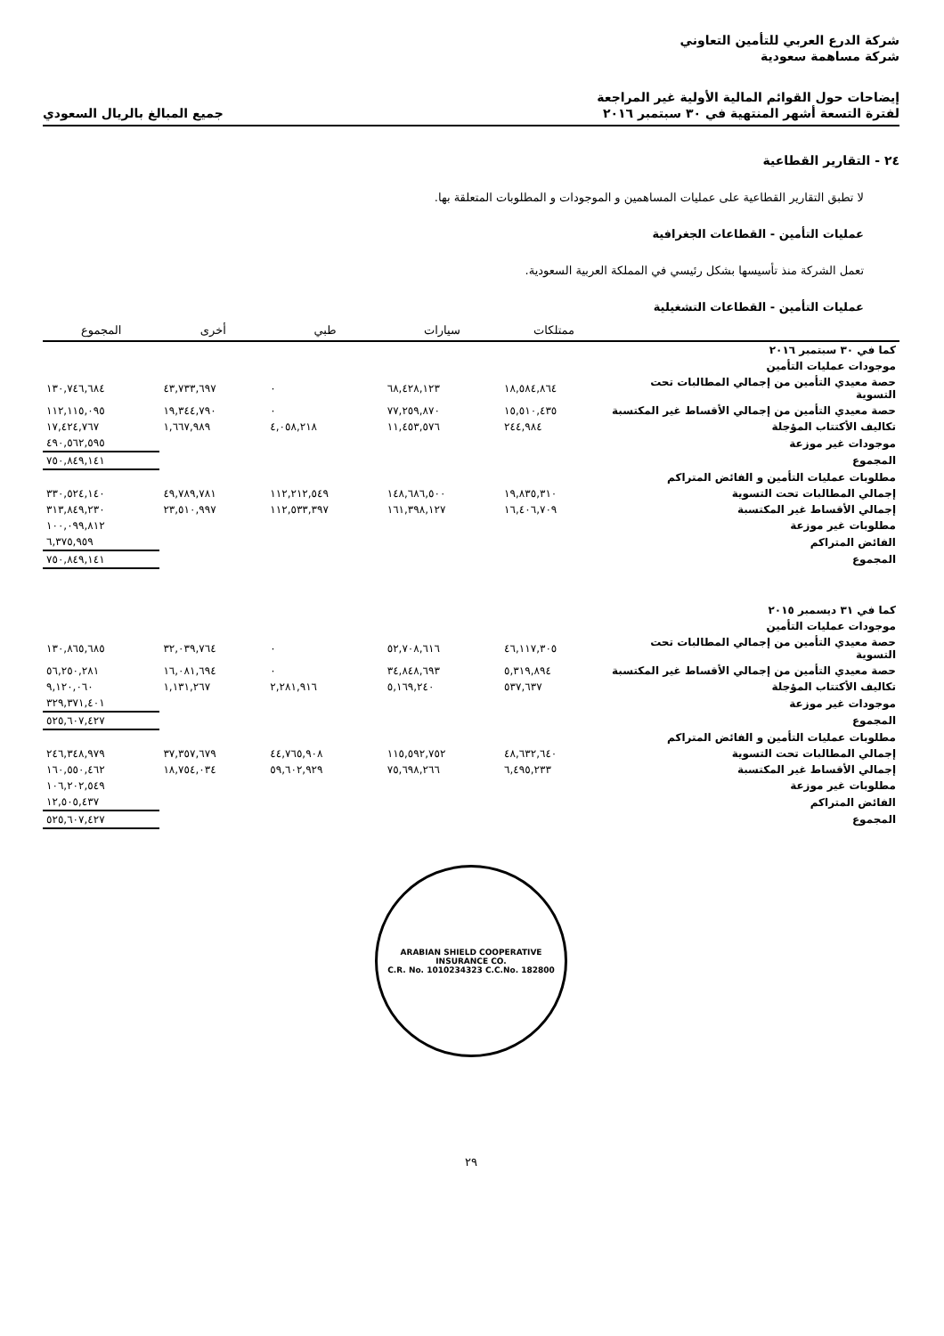شركة الدرع العربي للتأمين التعاوني
شركة مساهمة سعودية
إيضاحات حول القوائم المالية الأولية غير المراجعة
لفترة التسعة أشهر المنتهية في ٣٠ سبتمبر ٢٠١٦
جميع المبالغ بالريال السعودي
٢٤ - التقارير القطاعية
لا تطبق التقارير القطاعية على عمليات المساهمين و الموجودات و المطلوبات المتعلقة بها.
عمليات التأمين - القطاعات الجغرافية
تعمل الشركة منذ تأسيسها بشكل رئيسي في المملكة العربية السعودية.
عمليات التأمين - القطاعات التشغيلية
| | ممتلكات | سيارات | طبي | أخرى | المجموع |
| --- | --- | --- | --- | --- | --- |
| كما في ٣٠ سبتمبر ٢٠١٦ | | | | | |
| موجودات عمليات التأمين | | | | | |
| حصة معيدي التأمين من إجمالي المطالبات تحت التسوية | ١٨,٥٨٤,٨٦٤ | ٦٨,٤٢٨,١٢٣ | ٠ | ٤٣,٧٣٣,٦٩٧ | ١٣٠,٧٤٦,٦٨٤ |
| حصة معيدي التأمين من إجمالي الأقساط غير المكتسبة | ١٥,٥١٠,٤٣٥ | ٧٧,٢٥٩,٨٧٠ | ٠ | ١٩,٣٤٤,٧٩٠ | ١١٢,١١٥,٠٩٥ |
| تكاليف الأكتتاب المؤجلة | ٢٤٤,٩٨٤ | ١١,٤٥٣,٥٧٦ | ٤,٠٥٨,٢١٨ | ١,٦٦٧,٩٨٩ | ١٧,٤٢٤,٧٦٧ |
| موجودات غير موزعة | | | | | ٤٩٠,٥٦٢,٥٩٥ |
| المجموع | | | | | ٧٥٠,٨٤٩,١٤١ |
| مطلوبات عمليات التأمين و الفائض المتراكم | | | | | |
| إجمالي المطالبات تحت التسوية | ١٩,٨٣٥,٣١٠ | ١٤٨,٦٨٦,٥٠٠ | ١١٢,٢١٢,٥٤٩ | ٤٩,٧٨٩,٧٨١ | ٣٣٠,٥٢٤,١٤٠ |
| إجمالي الأقساط غير المكتسبة | ١٦,٤٠٦,٧٠٩ | ١٦١,٣٩٨,١٢٧ | ١١٢,٥٣٣,٣٩٧ | ٢٣,٥١٠,٩٩٧ | ٣١٣,٨٤٩,٢٣٠ |
| مطلوبات غير موزعة | | | | | ١٠٠,٠٩٩,٨١٢ |
| الفائض المتراكم | | | | | ٦,٣٧٥,٩٥٩ |
| المجموع | | | | | ٧٥٠,٨٤٩,١٤١ |
| كما في ٣١ ديسمبر ٢٠١٥ | | | | | |
| موجودات عمليات التأمين | | | | | |
| حصة معيدي التأمين من إجمالي المطالبات تحت التسوية | ٤٦,١١٧,٣٠٥ | ٥٢,٧٠٨,٦١٦ | ٠ | ٣٢,٠٣٩,٧٦٤ | ١٣٠,٨٦٥,٦٨٥ |
| حصة معيدي التأمين من إجمالي الأقساط غير المكتسبة | ٥,٣١٩,٨٩٤ | ٣٤,٨٤٨,٦٩٣ | ٠ | ١٦,٠٨١,٦٩٤ | ٥٦,٢٥٠,٢٨١ |
| تكاليف الأكتتاب المؤجلة | ٥٣٧,٦٣٧ | ٥,١٦٩,٢٤٠ | ٢,٢٨١,٩١٦ | ١,١٣١,٢٦٧ | ٩,١٢٠,٠٦٠ |
| موجودات غير موزعة | | | | | ٣٢٩,٣٧١,٤٠١ |
| المجموع | | | | | ٥٢٥,٦٠٧,٤٢٧ |
| مطلوبات عمليات التأمين و الفائض المتراكم | | | | | |
| إجمالي المطالبات تحت التسوية | ٤٨,٦٣٢,٦٤٠ | ١١٥,٥٩٢,٧٥٢ | ٤٤,٧٦٥,٩٠٨ | ٣٧,٣٥٧,٦٧٩ | ٢٤٦,٣٤٨,٩٧٩ |
| إجمالي الأقساط غير المكتسبة | ٦,٤٩٥,٢٣٣ | ٧٥,٦٩٨,٢٦٦ | ٥٩,٦٠٢,٩٢٩ | ١٨,٧٥٤,٠٣٤ | ١٦٠,٥٥٠,٤٦٢ |
| مطلوبات غير موزعة | | | | | ١٠٦,٢٠٢,٥٤٩ |
| الفائض المتراكم | | | | | ١٢,٥٠٥,٤٣٧ |
| المجموع | | | | | ٥٢٥,٦٠٧,٤٢٧ |
ARABIAN SHIELD COOPERATIVE INSURANCE CO.
C.R. No. 1010234323 C.C.No. 182800
٢٩